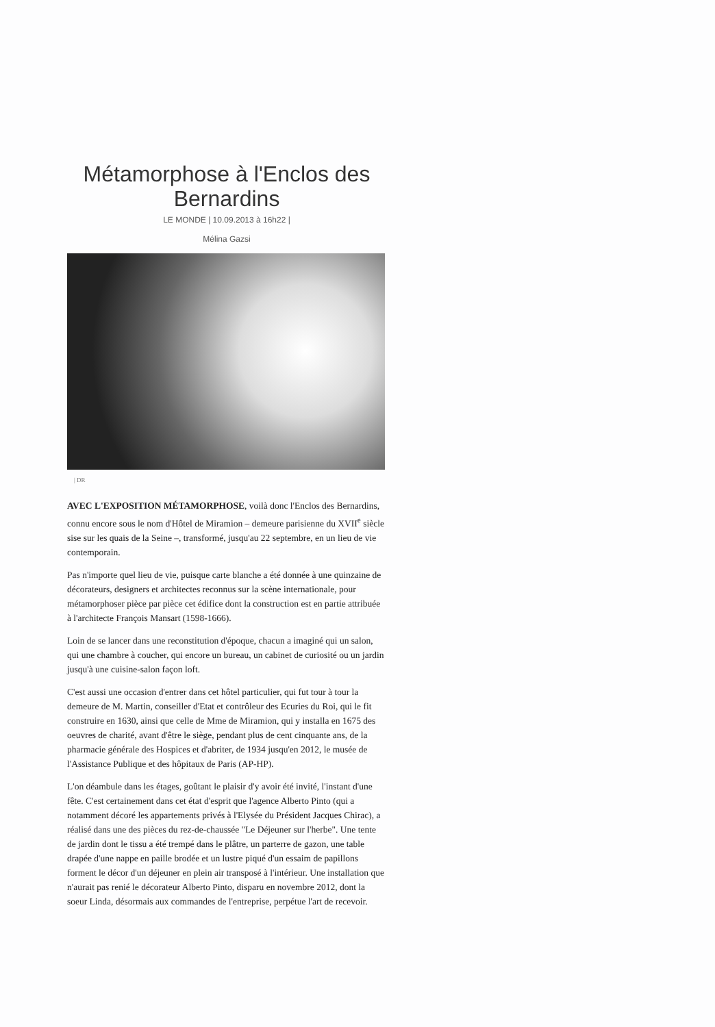Métamorphose à l'Enclos des Bernardins
LE MONDE | 10.09.2013 à 16h22 |
Mélina Gazsi
| DR
AVEC L'EXPOSITION MÉTAMORPHOSE, voilà donc l'Enclos des Bernardins, connu encore sous le nom d'Hôtel de Miramion – demeure parisienne du XVII<sup>e</sup> siècle sise sur les quais de la Seine –, transformé, jusqu'au 22 septembre, en un lieu de vie contemporain.
Pas n'importe quel lieu de vie, puisque carte blanche a été donnée à une quinzaine de décorateurs, designers et architectes reconnus sur la scène internationale, pour métamorphoser pièce par pièce cet édifice dont la construction est en partie attribuée à l'architecte François Mansart (1598-1666).
Loin de se lancer dans une reconstitution d'époque, chacun a imaginé qui un salon, qui une chambre à coucher, qui encore un bureau, un cabinet de curiosité ou un jardin jusqu'à une cuisine-salon façon loft.
C'est aussi une occasion d'entrer dans cet hôtel particulier, qui fut tour à tour la demeure de M. Martin, conseiller d'Etat et contrôleur des Ecuries du Roi, qui le fit construire en 1630, ainsi que celle de Mme de Miramion, qui y installa en 1675 des oeuvres de charité, avant d'être le siège, pendant plus de cent cinquante ans, de la pharmacie générale des Hospices et d'abriter, de 1934 jusqu'en 2012, le musée de l'Assistance Publique et des hôpitaux de Paris (AP-HP).
L'on déambule dans les étages, goûtant le plaisir d'y avoir été invité, l'instant d'une fête. C'est certainement dans cet état d'esprit que l'agence Alberto Pinto (qui a notamment décoré les appartements privés à l'Elysée du Président Jacques Chirac), a réalisé dans une des pièces du rez-de-chaussée "Le Déjeuner sur l'herbe". Une tente de jardin dont le tissu a été trempé dans le plâtre, un parterre de gazon, une table drapée d'une nappe en paille brodée et un lustre piqué d'un essaim de papillons forment le décor d'un déjeuner en plein air transposé à l'intérieur. Une installation que n'aurait pas renié le décorateur Alberto Pinto, disparu en novembre 2012, dont la soeur Linda, désormais aux commandes de l'entreprise, perpétue l'art de recevoir.